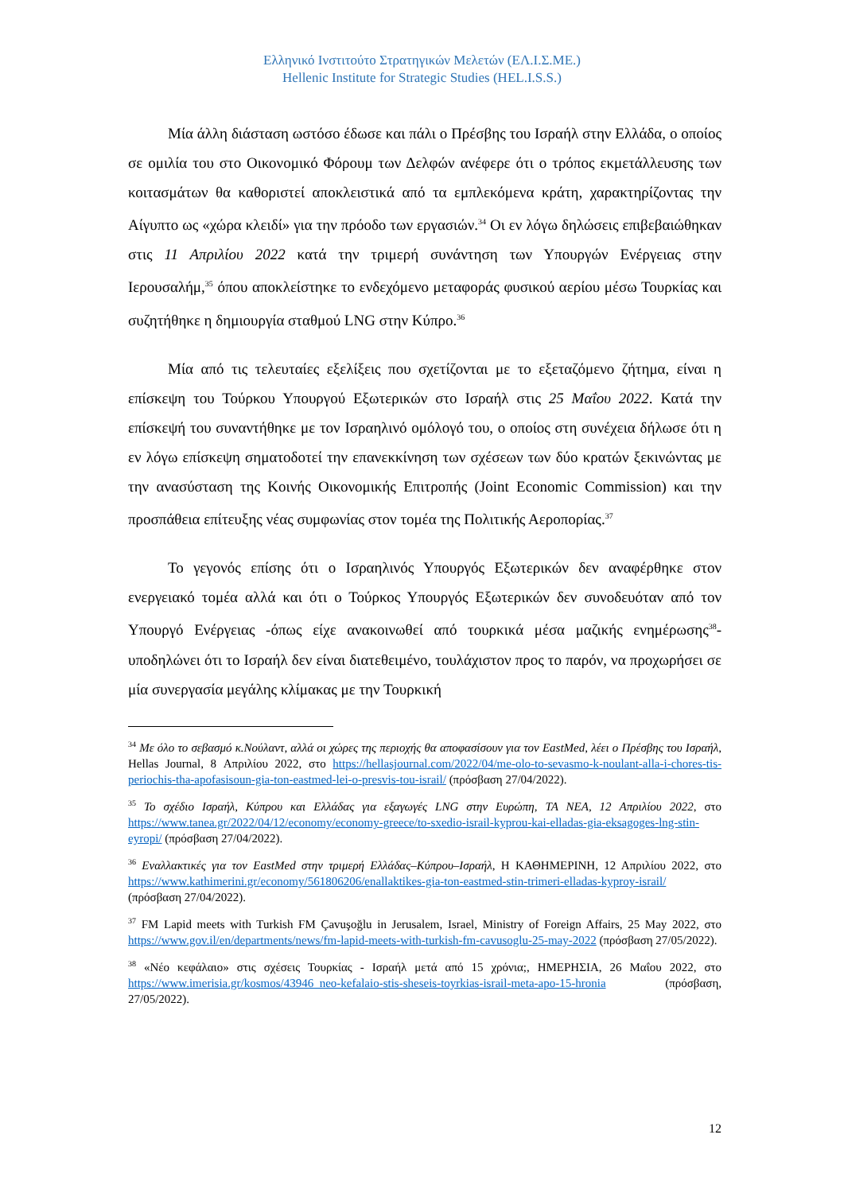Ελληνικό Ινστιτούτο Στρατηγικών Μελετών (ΕΛ.Ι.Σ.ΜΕ.)
Hellenic Institute for Strategic Studies (HEL.I.S.S.)
Μία άλλη διάσταση ωστόσο έδωσε και πάλι ο Πρέσβης του Ισραήλ στην Ελλάδα, ο οποίος σε ομιλία του στο Οικονομικό Φόρουμ των Δελφών ανέφερε ότι ο τρόπος εκμετάλλευσης των κοιτασμάτων θα καθοριστεί αποκλειστικά από τα εμπλεκόμενα κράτη, χαρακτηρίζοντας την Αίγυπτο ως «χώρα κλειδί» για την πρόοδο των εργασιών.<sup>34</sup> Οι εν λόγω δηλώσεις επιβεβαιώθηκαν στις 11 Απριλίου 2022 κατά την τριμερή συνάντηση των Υπουργών Ενέργειας στην Ιερουσαλήμ,<sup>35</sup> όπου αποκλείστηκε το ενδεχόμενο μεταφοράς φυσικού αερίου μέσω Τουρκίας και συζητήθηκε η δημιουργία σταθμού LNG στην Κύπρο.<sup>36</sup>
Μία από τις τελευταίες εξελίξεις που σχετίζονται με το εξεταζόμενο ζήτημα, είναι η επίσκεψη του Τούρκου Υπουργού Εξωτερικών στο Ισραήλ στις 25 Μαΐου 2022. Κατά την επίσκεψή του συναντήθηκε με τον Ισραηλινό ομόλογό του, ο οποίος στη συνέχεια δήλωσε ότι η εν λόγω επίσκεψη σηματοδοτεί την επανεκκίνηση των σχέσεων των δύο κρατών ξεκινώντας με την ανασύσταση της Κοινής Οικονομικής Επιτροπής (Joint Economic Commission) και την προσπάθεια επίτευξης νέας συμφωνίας στον τομέα της Πολιτικής Αεροπορίας.<sup>37</sup>
Το γεγονός επίσης ότι ο Ισραηλινός Υπουργός Εξωτερικών δεν αναφέρθηκε στον ενεργειακό τομέα αλλά και ότι ο Τούρκος Υπουργός Εξωτερικών δεν συνοδευόταν από τον Υπουργό Ενέργειας -όπως είχε ανακοινωθεί από τουρκικά μέσα μαζικής ενημέρωσης<sup>38</sup>- υποδηλώνει ότι το Ισραήλ δεν είναι διατεθειμένο, τουλάχιστον προς το παρόν, να προχωρήσει σε μία συνεργασία μεγάλης κλίμακας με την Τουρκική
<sup>34</sup> Με όλο το σεβασμό κ.Νούλαντ, αλλά οι χώρες της περιοχής θα αποφασίσουν για τον EastMed, λέει ο Πρέσβης του Ισραήλ, Hellas Journal, 8 Απριλίου 2022, στο https://hellasjournal.com/2022/04/me-olo-to-sevasmo-k-noulant-alla-i-chores-tis-periochis-tha-apofasisoun-gia-ton-eastmed-lei-o-presvis-tou-israil/ (πρόσβαση 27/04/2022).
<sup>35</sup> Το σχέδιο Ισραήλ, Κύπρου και Ελλάδας για εξαγωγές LNG στην Ευρώπη, TA NEA, 12 Απριλίου 2022, στο https://www.tanea.gr/2022/04/12/economy/economy-greece/to-sxedio-israil-kyprou-kai-elladas-gia-eksagoges-lng-stin-eyropi/ (πρόσβαση 27/04/2022).
<sup>36</sup> Εναλλακτικές για τον EastMed στην τριμερή Ελλάδας–Κύπρου–Ισραήλ, Η ΚΑΘΗΜΕΡΙΝΗ, 12 Απριλίου 2022, στο https://www.kathimerini.gr/economy/561806206/enallaktikes-gia-ton-eastmed-stin-trimeri-elladas-kyproy-israil/ (πρόσβαση 27/04/2022).
<sup>37</sup> FM Lapid meets with Turkish FM Çavuşoğlu in Jerusalem, Israel, Ministry of Foreign Affairs, 25 May 2022, στο https://www.gov.il/en/departments/news/fm-lapid-meets-with-turkish-fm-cavusoglu-25-may-2022 (πρόσβαση 27/05/2022).
<sup>38</sup> «Νέο κεφάλαιο» στις σχέσεις Τουρκίας - Ισραήλ μετά από 15 χρόνια;, ΗΜΕΡΗΣΙΑ, 26 Μαΐου 2022, στο https://www.imerisia.gr/kosmos/43946_neo-kefalaio-stis-sheseis-toyrkias-israil-meta-apo-15-hronia (πρόσβαση, 27/05/2022).
12